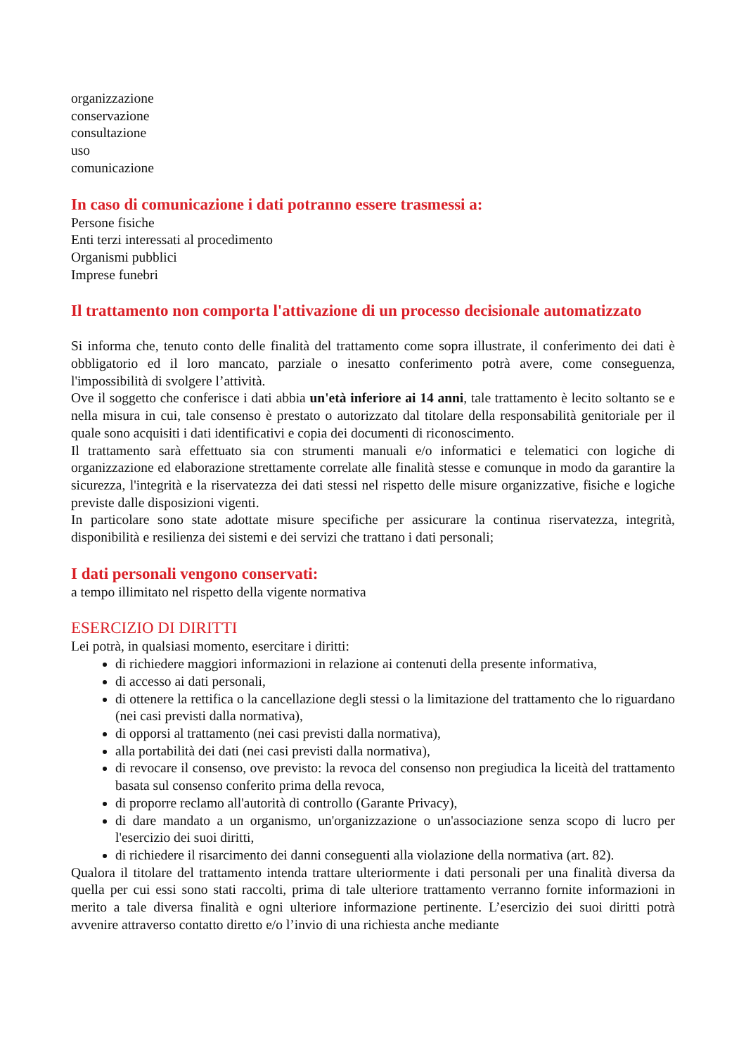organizzazione
conservazione
consultazione
uso
comunicazione
In caso di comunicazione i dati potranno essere trasmessi a:
Persone fisiche
Enti terzi interessati al procedimento
Organismi pubblici
Imprese funebri
Il trattamento non comporta l'attivazione di un processo decisionale automatizzato
Si informa che, tenuto conto delle finalità del trattamento come sopra illustrate, il conferimento dei dati è obbligatorio ed il loro mancato, parziale o inesatto conferimento potrà avere, come conseguenza, l'impossibilità di svolgere l’attività.
Ove il soggetto che conferisce i dati abbia un'età inferiore ai 14 anni, tale trattamento è lecito soltanto se e nella misura in cui, tale consenso è prestato o autorizzato dal titolare della responsabilità genitoriale per il quale sono acquisiti i dati identificativi e copia dei documenti di riconoscimento.
Il trattamento sarà effettuato sia con strumenti manuali e/o informatici e telematici con logiche di organizzazione ed elaborazione strettamente correlate alle finalità stesse e comunque in modo da garantire la sicurezza, l'integrità e la riservatezza dei dati stessi nel rispetto delle misure organizzative, fisiche e logiche previste dalle disposizioni vigenti.
In particolare sono state adottate misure specifiche per assicurare la continua riservatezza, integrità, disponibilità e resilienza dei sistemi e dei servizi che trattano i dati personali;
I dati personali vengono conservati:
a tempo illimitato nel rispetto della vigente normativa
ESERCIZIO DI DIRITTI
Lei potrà, in qualsiasi momento, esercitare i diritti:
di richiedere maggiori informazioni in relazione ai contenuti della presente informativa,
di accesso ai dati personali,
di ottenere la rettifica o la cancellazione degli stessi o la limitazione del trattamento che lo riguardano (nei casi previsti dalla normativa),
di opporsi al trattamento (nei casi previsti dalla normativa),
alla portabilità dei dati (nei casi previsti dalla normativa),
di revocare il consenso, ove previsto: la revoca del consenso non pregiudica la liceità del trattamento basata sul consenso conferito prima della revoca,
di proporre reclamo all'autorità di controllo (Garante Privacy),
di dare mandato a un organismo, un'organizzazione o un'associazione senza scopo di lucro per l'esercizio dei suoi diritti,
di richiedere il risarcimento dei danni conseguenti alla violazione della normativa (art. 82).
Qualora il titolare del trattamento intenda trattare ulteriormente i dati personali per una finalità diversa da quella per cui essi sono stati raccolti, prima di tale ulteriore trattamento verranno fornite informazioni in merito a tale diversa finalità e ogni ulteriore informazione pertinente. L’esercizio dei suoi diritti potrà avvenire attraverso contatto diretto e/o l’invio di una richiesta anche mediante